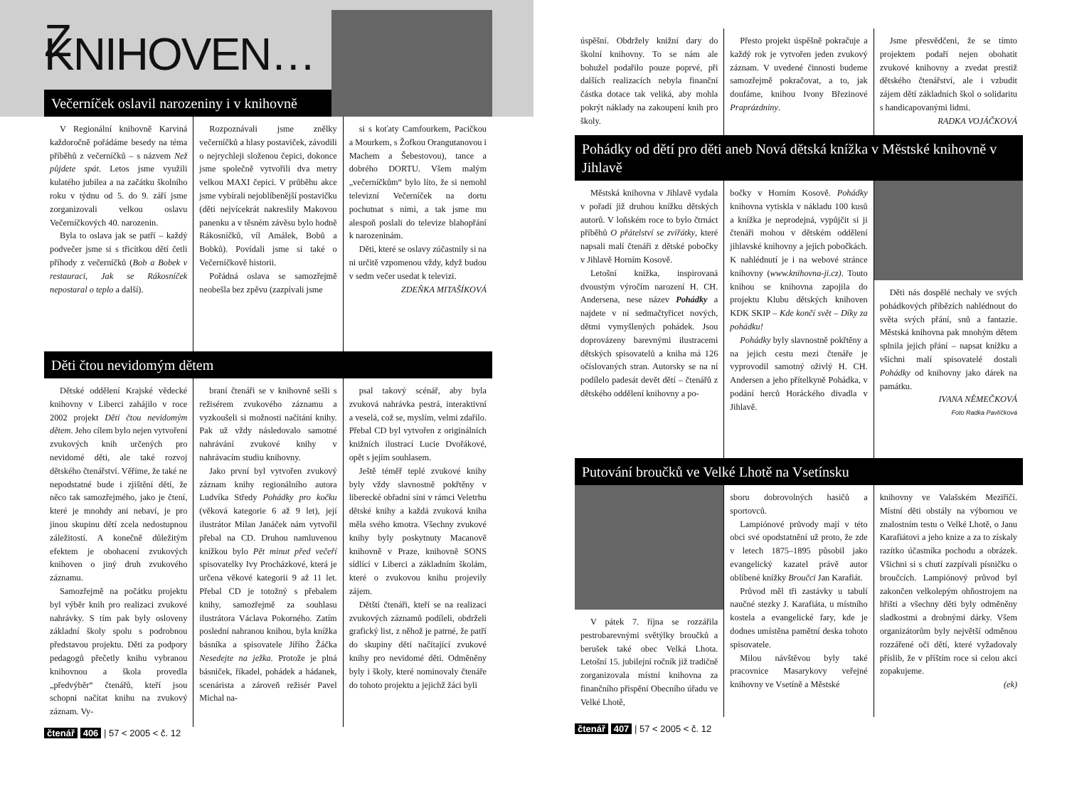Z KNIHOVEN…
Večerníček oslavil narozeniny i v knihovně
V Regionální knihovně Karviná každoročně pořádáme besedy na téma příběhů z večerníčků – s názvem Než půjdete spát. Letos jsme využili kulatého jubilea a na začátku školního roku v týdnu od 5. do 9. září jsme zorganizovali velkou oslavu Večerníčkových 40. narozenin.
Byla to oslava jak se patří – každý podvečer jsme si s třicítkou dětí četli příhody z večerníčků (Bob a Bobek v restauraci, Jak se Rákosníček nepostaral o teplo a další).
Rozpoznávali jsme znělky večerníčků a hlasy postaviček, závodili o nejrychleji složenou čepici, dokonce jsme společně vytvořili dva metry velkou MAXI čepici. V průběhu akce jsme vybírali nejoblíbenější postavičku (děti nejvícekrát nakreslily Makovou panenku a v těsném závěsu bylo hodně Rákosníčků, víl Amálek, Bobů a Bobků). Povídali jsme si také o Večerníčkově historii.
Pořádná oslava se samozřejmě neobešla bez zpěvu (zazpívali jsme
si s koťaty Camfourkem, Pacičkou a Mourkem, s Žofkou Orangutanovou i Machem a Šebestovou), tance a dobrého DORTU. Všem malým „večerníčkům“ bylo líto, že si nemohl televizní Večerníček na dortu pochutnat s nimi, a tak jsme mu alespoň poslali do televize blahopřání k narozeninám.
Děti, které se oslavy zúčastnily si na ni určitě vzpomenou vždy, když budou v sedm večer usedat k televizi.
ZDEŇKA MITAŠÍKOVÁ
Děti čtou nevidomým dětem
Dětské oddělení Krajské vědecké knihovny v Liberci zahájilo v roce 2002 projekt Děti čtou nevidomým dětem. Jeho cílem bylo nejen vytvoření zvukových knih určených pro nevidomé děti, ale také rozvoj dětského čtenářství. Věříme, že také ne nepodstatné bude i zjištění dětí, že něco tak samozřejmého, jako je čtení, které je mnohdy ani nebaví, je pro jinou skupinu dětí zcela nedostupnou záležitostí. A konečně důležitým efektem je obohacení zvukových knihoven o jiný druh zvukového záznamu.
Samozřejmě na počátku projektu byl výběr knih pro realizaci zvukové nahrávky. S tím pak byly osloveny základní školy spolu s podrobnou představou projektu. Děti za podpory pedagogů přečetly knihu vybranou knihovnou a škola provedla „předvýběr“ čtenářů, kteří jsou schopni načítat knihu na zvukový záznam. Vy-
braní čtenáři se v knihovně sešli s režisérem zvukového záznamu a vyzkoušeli si možnosti načítání knihy. Pak už vždy následovalo samotné nahrávání zvukové knihy v nahrávacím studiu knihovny.
Jako první byl vytvořen zvukový záznam knihy regionálního autora Ludvíka Středy Pohádky pro kočku (věková kategorie 6 až 9 let), její ilustrátor Milan Janáček nám vytvořil přebal na CD. Druhou namluvenou knížkou bylo Pět minut před večeří spisovatelky Ivy Procházkové, která je určena věkové kategorii 9 až 11 let. Přebal CD je totožný s přebalem knihy, samozřejmě za souhlasu ilustrátora Václava Pokorného. Zatím poslední nahranou knihou, byla knížka básníka a spisovatele Jiřího Žáčka Nesedejte na ježka. Protože je plná básniček, říkadel, pohádek a hádanek, scenárista a zároveň režisér Pavel Michal na-
psal takový scénář, aby byla zvuková nahrávka pestrá, interaktivní a veselá, což se, myslím, velmi zdařilo. Přebal CD byl vytvořen z originálních knižních ilustrací Lucie Dvořákové, opět s jejím souhlasem.
Ještě téměř teplé zvukové knihy byly vždy slavnostně pokřtěny v liberecké obřadní síni v rámci Veletrhu dětské knihy a každá zvuková kniha měla svého kmotra. Všechny zvukové knihy byly poskytnuty Macanově knihovně v Praze, knihovně SONS sídlící v Liberci a základním školám, které o zvukovou knihu projevily zájem.
Dětští čtenáři, kteří se na realizaci zvukových záznamů podíleli, obdrželi grafický list, z něhož je patrné, že patří do skupiny dětí načítající zvukové knihy pro nevidomé děti. Odměněny byly i školy, které nominovaly čtenáře do tohoto projektu a jejichž žáci byli
čtenář 406 | 57 < 2005 < č. 12
úspěšní. Obdržely knižní dary do školní knihovny. To se nám ale bohužel podařilo pouze poprvé, při dalších realizacích nebyla finanční částka dotace tak veliká, aby mohla pokrýt náklady na zakoupení knih pro školy.
Přesto projekt úspěšně pokračuje a každý rok je vytvořen jeden zvukový záznam. V uvedené činnosti budeme samozřejmě pokračovat, a to, jak doufáme, knihou Ivony Březinové Praprázdniny.
Jsme přesvědčeni, že se tímto projektem podaří nejen obohatit zvukové knihovny a zvedat prestiž dětského čtenářství, ale i vzbudit zájem dětí základních škol o solidaritu s handicapovanými lidmi.
RADKA VOJÁČKOVÁ
Pohádky od dětí pro děti aneb Nová dětská knížka v Městské knihovně v Jihlavě
Městská knihovna v Jihlavě vydala v pořadí již druhou knížku dětských autorů. V loňském roce to bylo čtrnáct příběhů O přátelství se zvířátky, které napsali malí čtenáři z dětské pobočky v Jihlavě Horním Kosově.
Letošní knížka, inspirovaná dvoustým výročím narození H. CH. Andersena, nese název Pohádky a najdete v ní sedmačtyřicet nových, dětmi vymyšlených pohádek. Jsou doprovázeny barevnými ilustracemi dětských spisovatelů a kniha má 126 očíslovaných stran. Autorsky se na ní podílelo padesát devět dětí – čtenářů z dětského oddělení knihovny a po-
bočky v Horním Kosově. Pohádky knihovna vytiskla v nákladu 100 kusů a knížka je neprodejná, vypůjčit si ji čtenáři mohou v dětském oddělení jihlavské knihovny a jejich pobočkách. K nahlédnutí je i na webové stránce knihovny (www.knihovna-ji.cz). Touto knihou se knihovna zapojila do projektu Klubu dětských knihoven KDK SKIP – Kde končí svět – Díky za pohádku!
Pohádky byly slavnostně pokřtěny a na jejich cestu mezi čtenáře je vyprovodil samotný oživlý H. CH. Andersen a jeho přítelkyně Pohádka, v podání herců Horáckého divadla v Jihlavě.
Děti nás dospělé nechaly ve svých pohádkových příbězích nahlédnout do světa svých přání, snů a fantazie. Městská knihovna pak mnohým dětem splnila jejich přání – napsat knížku a všichni malí spisovatelé dostali Pohádky od knihovny jako dárek na památku.
IVANA NĚMEČKOVÁ
Foto Radka Pavlíčková
Putování broučků ve Velké Lhotě na Vsetínsku
V pátek 7. října se rozzářila pestrobarevnými světýlky broučků a berušek také obec Velká Lhota. Letošní 15. jubilejní ročník již tradičně zorganizovala místní knihovna za finančního přispění Obecního úřadu ve Velké Lhotě,
sboru dobrovolných hasičů a sportovců.
Lampiónové průvody mají v této obci své opodstatnění už proto, že zde v letech 1875–1895 působil jako evangelický kazatel právě autor oblíbené knížky Broučci Jan Karafiát.
Průvod měl tři zastávky u tabulí naučné stezky J. Karafiáta, u místního kostela a evangelické fary, kde je dodnes umístěna pamětní deska tohoto spisovatele.
Milou návštěvou byly také pracovnice Masarykovy veřejné knihovny ve Vsetíně a Městské
knihovny ve Valašském Meziříčí. Místní děti obstály na výbornou ve znalostním testu o Velké Lhotě, o Janu Karafiátovi a jeho knize a za to získaly razítko účastníka pochodu a obrázek. Všichni si s chutí zazpívali písničku o broučcích. Lampiónový průvod byl zakončen velkolepým ohňostrojem na hřišti a všechny děti byly odměněny sladkostmi a drobnými dárky. Všem organizátorům byly největší odměnou rozzářené oči dětí, které vyžadovaly příslib, že v příštím roce si celou akci zopakujeme.
(ek)
čtenář 407 | 57 < 2005 < č. 12